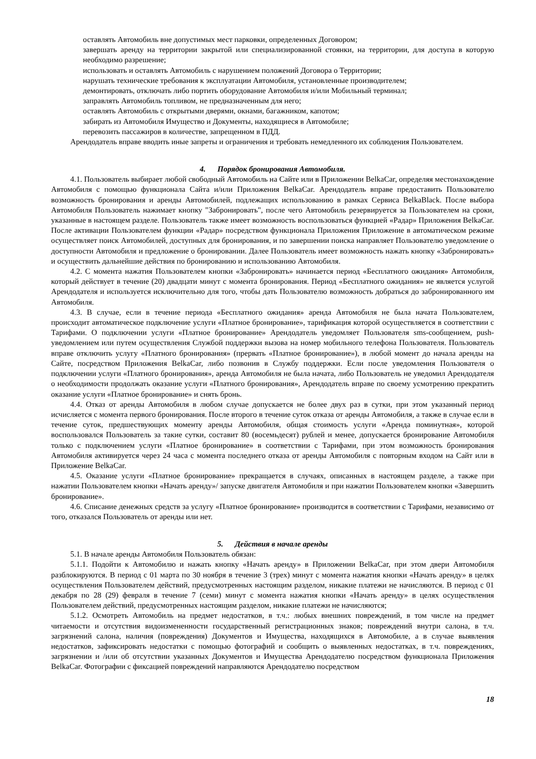оставлять Автомобиль вне допустимых мест парковки, определенных Договором;
завершать аренду на территории закрытой или специализированной стоянки, на территории, для доступа в которую необходимо разрешение;
использовать и оставлять Автомобиль с нарушением положений Договора о Территории;
нарушать технические требования к эксплуатации Автомобиля, установленные производителем;
демонтировать, отключать либо портить оборудование Автомобиля и/или Мобильный терминал;
заправлять Автомобиль топливом, не предназначенным для него;
оставлять Автомобиль с открытыми дверями, окнами, багажником, капотом;
забирать из Автомобиля Имущество и Документы, находящиеся в Автомобиле;
перевозить пассажиров в количестве, запрещенном в ПДД.
Арендодатель вправе вводить иные запреты и ограничения и требовать немедленного их соблюдения Пользователем.
4. Порядок бронирования Автомобиля.
4.1. Пользователь выбирает любой свободный Автомобиль на Сайте или в Приложении BelkaCar, определяя местонахождение Автомобиля с помощью функционала Сайта и/или Приложения BelkaCar. Арендодатель вправе предоставить Пользователю возможность бронирования и аренды Автомобилей, подлежащих использованию в рамках Сервиса BelkaBlack. После выбора Автомобиля Пользователь нажимает кнопку "Забронировать", после чего Автомобиль резервируется за Пользователем на сроки, указанные в настоящем разделе. Пользователь также имеет возможность воспользоваться функцией «Радар» Приложения BelkaCar. После активации Пользователем функции «Радар» посредством функционала Приложения Приложение в автоматическом режиме осуществляет поиск Автомобилей, доступных для бронирования, и по завершении поиска направляет Пользователю уведомление о доступности Автомобиля и предложение о бронировании. Далее Пользователь имеет возможность нажать кнопку «Забронировать» и осуществить дальнейшие действия по бронированию и использованию Автомобиля.
4.2. С момента нажатия Пользователем кнопки «Забронировать» начинается период «Бесплатного ожидания» Автомобиля, который действует в течение (20) двадцати минут с момента бронирования. Период «Бесплатного ожидания» не является услугой Арендодателя и используется исключительно для того, чтобы дать Пользователю возможность добраться до забронированного им Автомобиля.
4.3. В случае, если в течение периода «Бесплатного ожидания» аренда Автомобиля не была начата Пользователем, происходит автоматическое подключение услуги «Платное бронирование», тарификация которой осуществляется в соответствии с Тарифами. О подключении услуги «Платное бронирование» Арендодатель уведомляет Пользователя sms-сообщением, push-уведомлением или путем осуществления Службой поддержки вызова на номер мобильного телефона Пользователя. Пользователь вправе отключить услугу «Платного бронирования» (прервать «Платное бронирование»), в любой момент до начала аренды на Сайте, посредством Приложения BelkaCar, либо позвонив в Службу поддержки. Если после уведомления Пользователя о подключении услуги «Платного бронирования», аренда Автомобиля не была начата, либо Пользователь не уведомил Арендодателя о необходимости продолжать оказание услуги «Платного бронирования», Арендодатель вправе по своему усмотрению прекратить оказание услуги «Платное бронирование» и снять бронь.
4.4. Отказ от аренды Автомобиля в любом случае допускается не более двух раз в сутки, при этом указанный период исчисляется с момента первого бронирования. После второго в течение суток отказа от аренды Автомобиля, а также в случае если в течение суток, предшествующих моменту аренды Автомобиля, общая стоимость услуги «Аренда поминутная», которой воспользовался Пользователь за такие сутки, составит 80 (восемьдесят) рублей и менее, допускается бронирование Автомобиля только с подключением услуги «Платное бронирование» в соответствии с Тарифами, при этом возможность бронирования Автомобиля активируется через 24 часа с момента последнего отказа от аренды Автомобиля с повторным входом на Сайт или в Приложение BelkaCar.
4.5. Оказание услуги «Платное бронирование» прекращается в случаях, описанных в настоящем разделе, а также при нажатии Пользователем кнопки «Начать аренду»/ запуске двигателя Автомобиля и при нажатии Пользователем кнопки «Завершить бронирование».
4.6. Списание денежных средств за услугу «Платное бронирование» производится в соответствии с Тарифами, независимо от того, отказался Пользователь от аренды или нет.
5. Действия в начале аренды
5.1. В начале аренды Автомобиля Пользователь обязан:
5.1.1. Подойти к Автомобилю и нажать кнопку «Начать аренду» в Приложении BelkaCar, при этом двери Автомобиля разблокируются. В период с 01 марта по 30 ноября в течение 3 (трех) минут с момента нажатия кнопки «Начать аренду» в целях осуществления Пользователем действий, предусмотренных настоящим разделом, никакие платежи не начисляются. В период с 01 декабря по 28 (29) февраля в течение 7 (семи) минут с момента нажатия кнопки «Начать аренду» в целях осуществления Пользователем действий, предусмотренных настоящим разделом, никакие платежи не начисляются;
5.1.2. Осмотреть Автомобиль на предмет недостатков, в т.ч.: любых внешних повреждений, в том числе на предмет читаемости и отсутствия видоизмененности государственный регистрационных знаков; повреждений внутри салона, в т.ч. загрязнений салона, наличия (повреждения) Документов и Имущества, находящихся в Автомобиле, а в случае выявления недостатков, зафиксировать недостатки с помощью фотографий и сообщить о выявленных недостатках, в т.ч. повреждениях, загрязнении и /или об отсутствии указанных Документов и Имущества Арендодателю посредством функционала Приложения BelkaCar. Фотографии с фиксацией повреждений направляются Арендодателю посредством
18